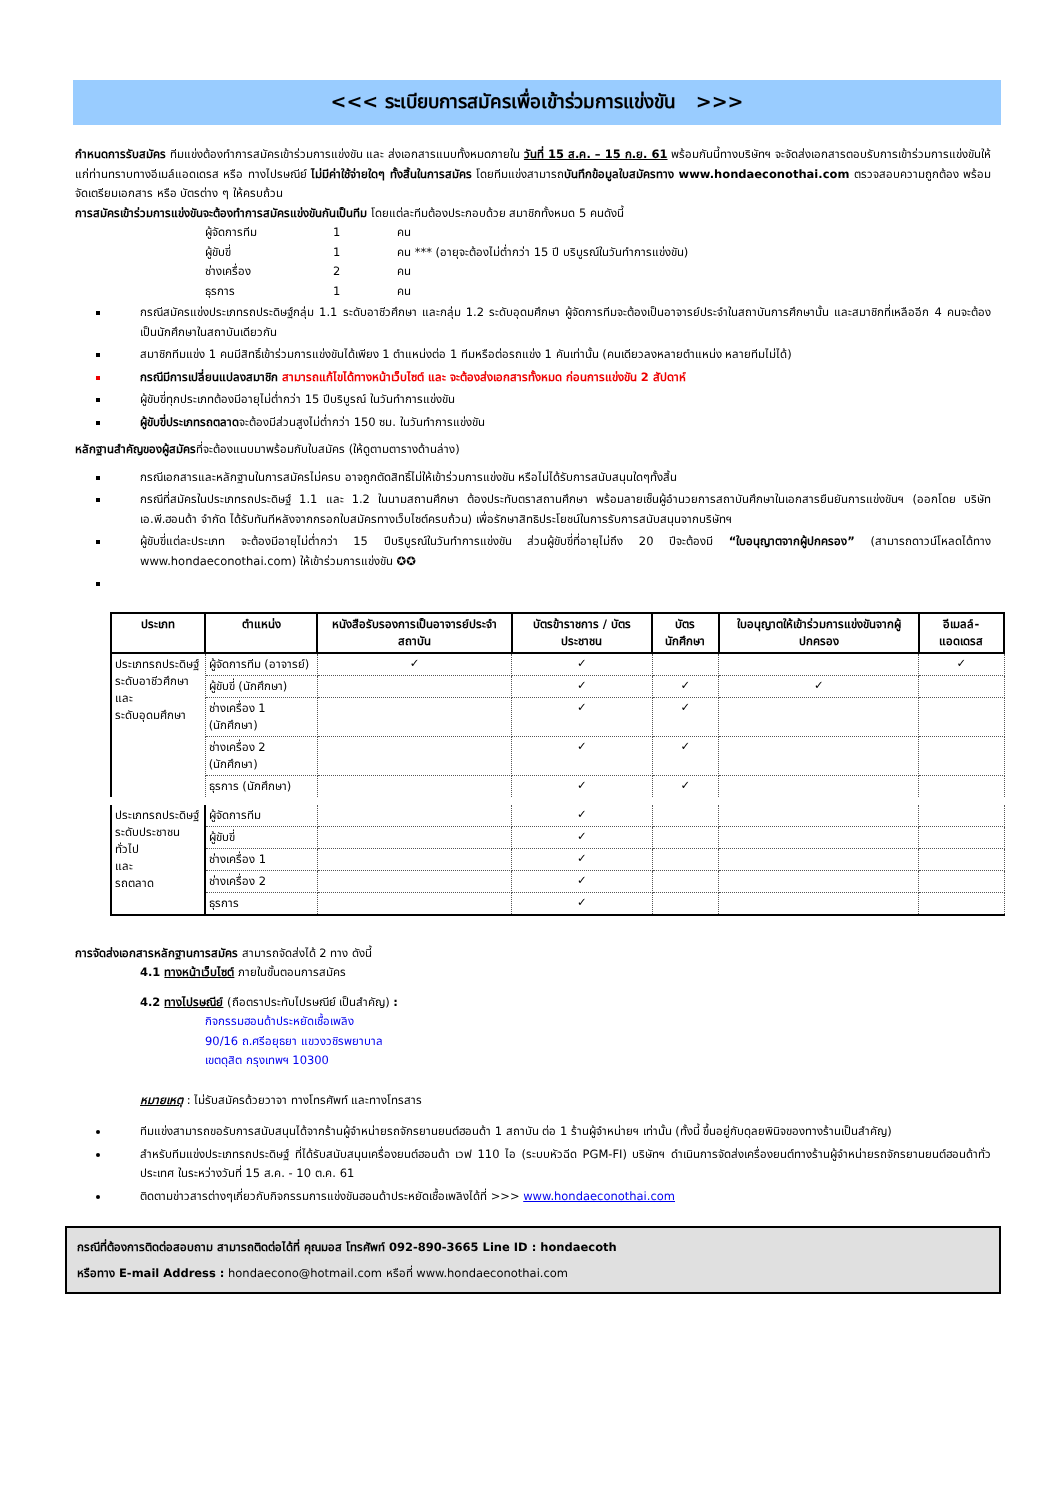<<< ระเบียบการสมัครเพื่อเข้าร่วมการแข่งขัน >>>
กำหนดการรับสมัคร ทีมแข่งต้องทำการสมัครเข้าร่วมการแข่งขัน และ ส่งเอกสารแนบทั้งหมดภายใน วันที่ 15 ส.ค. – 15 ก.ย. 61 พร้อมกันนี้ทางบริษัทฯ จะจัดส่งเอกสารตอบรับการเข้าร่วมการแข่งขันให้แก่ท่านทราบทางอีเมล์แอดเดรส หรือ ทางไปรษณีย์ ไม่มีค่าใช้จ่ายใดๆ ทั้งสิ้นในการสมัคร โดยทีมแข่งสามารถบันทึกข้อมูลใบสมัครทาง www.hondaeconothai.com ตรวจสอบความถูกต้อง พร้อมจัดเตรียมเอกสาร หรือ บัตรต่าง ๆ ให้ครบถ้วน
การสมัครเข้าร่วมการแข่งขันจะต้องทำการสมัครแข่งขันกันเป็นทีม โดยแต่ละทีมต้องประกอบด้วย สมาชิกทั้งหมด 5 คนดังนี้
ผู้จัดการทีม 1 คน
ผู้ขับขี่ 1 คน *** (อายุจะต้องไม่ต่ำกว่า 15 ปี บริบูรณ์ในวันทำการแข่งขัน)
ช่างเครื่อง 2 คน
ธุรการ 1 คน
กรณีสมัครแข่งประเภทรถประดิษฐ์กลุ่ม 1.1 ระดับอาชีวศึกษา และกลุ่ม 1.2 ระดับอุดมศึกษา ผู้จัดการทีมจะต้องเป็นอาจารย์ประจำในสถาบันการศึกษานั้น และสมาชิกที่เหลืออีก 4 คนจะต้องเป็นนักศึกษาในสถาบันเดียวกัน
สมาชิกทีมแข่ง 1 คนมีสิทธิ์เข้าร่วมการแข่งขันได้เพียง 1 ตำแหน่งต่อ 1 ทีมหรือต่อรถแข่ง 1 คันเท่านั้น (คนเดียวลงหลายตำแหน่ง หลายทีมไม่ได้)
กรณีมีการเปลี่ยนแปลงสมาชิก สามารถแก้ไขได้ทางหน้าเว็บไซต์ และ จะต้องส่งเอกสารทั้งหมด ก่อนการแข่งขัน 2 สัปดาห์
ผู้ขับขี่ทุกประเภทต้องมีอายุไม่ต่ำกว่า 15 ปีบริบูรณ์ ในวันทำการแข่งขัน
ผู้ขับขี่ประเภทรถตลาดจะต้องมีส่วนสูงไม่ต่ำกว่า 150 ซม. ในวันทำการแข่งขัน
หลักฐานสำคัญของผู้สมัครที่จะต้องแนบมาพร้อมกับใบสมัคร (ให้ดูตามตารางด้านล่าง)
กรณีเอกสารและหลักฐานในการสมัครไม่ครบ อาจถูกตัดสิทธิ์ไม่ให้เข้าร่วมการแข่งขัน หรือไม่ได้รับการสนับสนุนใดๆทั้งสิ้น
กรณีที่สมัครในประเภทรถประดิษฐ์ 1.1 และ 1.2 ในนามสถานศึกษา ต้องประทับตราสถานศึกษา พร้อมลายเซ็นผู้อำนวยการสถาบันศึกษาในเอกสารยืนยันการแข่งขันฯ (ออกโดย บริษัท เอ.พี.ฮอนด้า จำกัด ได้รับทันทีหลังจากกรอกใบสมัครทางเว็บไซต์ครบถ้วน) เพื่อรักษาสิทธิประโยชน์ในการรับการสนับสนุนจากบริษัทฯ
ผู้ขับขี่แต่ละประเภท จะต้องมีอายุไม่ต่ำกว่า 15 ปีบริบูรณ์ในวันทำการแข่งขัน ส่วนผู้ขับขี่ที่อายุไม่ถึง 20 ปีจะต้องมี “ใบอนุญาตจากผู้ปกครอง” (สามารถดาวน์โหลดได้ทาง www.hondaeconothai.com) ให้เข้าร่วมการแข่งขัน ✪✪
| ประเภท | ตำแหน่ง | หนังสือรับรองการเป็นอาจารย์ประจำสถาบัน | บัตรข้าราชการ / บัตรประชาชน | บัตรนักศึกษา | ใบอนุญาตให้เข้าร่วมการแข่งขันจากผู้ปกครอง | อีเมลล์-แอดเดรส |
| --- | --- | --- | --- | --- | --- | --- |
| ประเภทรถประดิษฐ์ ระดับอาชีวศึกษา และ ระดับอุดมศึกษา | ผู้จัดการทีม (อาจารย์) | ✓ | ✓ | | | ✓ |
| | ผู้ขับขี่ (นักศึกษา) | | ✓ | ✓ | ✓ | |
| | ช่างเครื่อง 1 (นักศึกษา) | | ✓ | ✓ | | |
| | ช่างเครื่อง 2 (นักศึกษา) | | ✓ | ✓ | | |
| | ธุรการ (นักศึกษา) | | ✓ | ✓ | | |
| ประเภทรถประดิษฐ์ ระดับประชาชนทั่วไป และ รถตลาด | ผู้จัดการทีม | | ✓ | | | |
| | ผู้ขับขี่ | | ✓ | | | |
| | ช่างเครื่อง 1 | | ✓ | | | |
| | ช่างเครื่อง 2 | | ✓ | | | |
| | ธุรการ | | ✓ | | | |
การจัดส่งเอกสารหลักฐานการสมัคร สามารถจัดส่งได้ 2 ทาง ดังนี้
4.1 ทางหน้าเว็บไซต์ ภายในขั้นตอนการสมัคร
4.2 ทางไปรษณีย์ (ถือตราประทับไปรษณีย์ เป็นสำคัญ) :
กิจกรรมฮอนด้าประหยัดเชื้อเพลิง
90/16 ถ.ศรีอยุธยา แขวงวชิรพยาบาล
เขตดุสิต กรุงเทพฯ 10300
หมายเหตุ : ไม่รับสมัครด้วยวาจา ทางโทรศัพท์ และทางโทรสาร
ทีมแข่งสามารถขอรับการสนับสนุนได้จากร้านผู้จำหน่ายรถจักรยานยนต์ฮอนด้า 1 สถาบัน ต่อ 1 ร้านผู้จำหน่ายฯ เท่านั้น (ทั้งนี้ ขึ้นอยู่กับดุลยพินิจของทางร้านเป็นสำคัญ)
สำหรับทีมแข่งประเภทรถประดิษฐ์ ที่ได้รับสนับสนุนเครื่องยนต์ฮอนด้า เวฟ 110 ไอ (ระบบหัวฉีด PGM-FI) บริษัทฯ ดำเนินการจัดส่งเครื่องยนต์ทางร้านผู้จำหน่ายรถจักรยานยนต์ฮอนด้าทั่วประเทศ ในระหว่างวันที่ 15 ส.ค. - 10 ต.ค. 61
ติดตามข่าวสารต่างๆเกี่ยวกับกิจกรรมการแข่งขันฮอนด้าประหยัดเชื้อเพลิงได้ที่ >>> www.hondaeconothai.com
กรณีที่ต้องการติดต่อสอบถาม สามารถติดต่อได้ที่ คุณมอส โทรศัพท์ 092-890-3665 Line ID : hondaecoth
หรือทาง E-mail Address : hondaecono@hotmail.com หรือที่ www.hondaeconothai.com